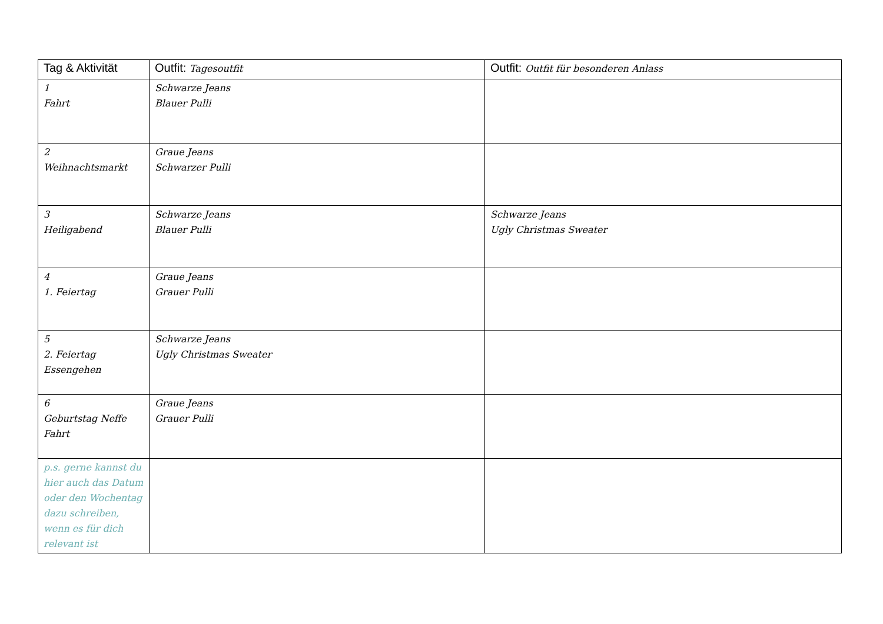| Tag & Aktivität | Outfit: Tagesoutfit | Outfit: Outfit für besonderen Anlass |
| --- | --- | --- |
| 1 Fahrt | Schwarze Jeans Blauer Pulli | |
| 2 Weihnachtsmarkt | Graue Jeans Schwarzer Pulli | |
| 3 Heiligabend | Schwarze Jeans Blauer Pulli | Schwarze Jeans Ugly Christmas Sweater |
| 4 1. Feiertag | Graue Jeans Grauer Pulli | |
| 5 2. Feiertag Essengehen | Schwarze Jeans Ugly Christmas Sweater | |
| 6 Geburtstag Neffe Fahrt | Graue Jeans Grauer Pulli | |
| p.s. gerne kannst du hier auch das Datum oder den Wochentag dazu schreiben, wenn es für dich relevant ist | | |